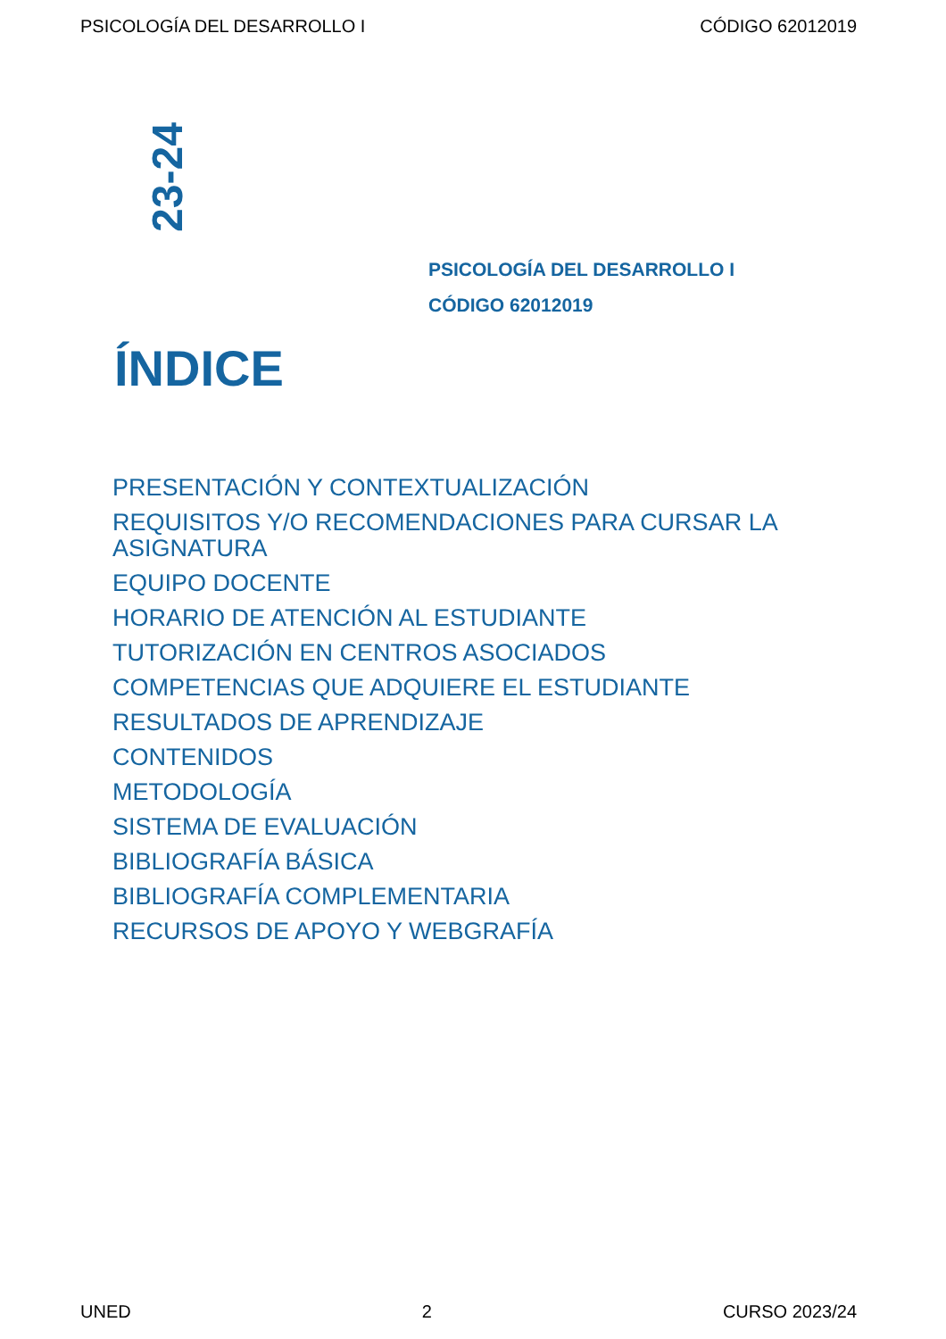PSICOLOGÍA DEL DESARROLLO I CÓDIGO 62012019
23-24
PSICOLOGÍA DEL DESARROLLO I
CÓDIGO 62012019
ÍNDICE
PRESENTACIÓN Y CONTEXTUALIZACIÓN
REQUISITOS Y/O RECOMENDACIONES PARA CURSAR LA ASIGNATURA
EQUIPO DOCENTE
HORARIO DE ATENCIÓN AL ESTUDIANTE
TUTORIZACIÓN EN CENTROS ASOCIADOS
COMPETENCIAS QUE ADQUIERE EL ESTUDIANTE
RESULTADOS DE APRENDIZAJE
CONTENIDOS
METODOLOGÍA
SISTEMA DE EVALUACIÓN
BIBLIOGRAFÍA BÁSICA
BIBLIOGRAFÍA COMPLEMENTARIA
RECURSOS DE APOYO Y WEBGRAFÍA
UNED 2 CURSO 2023/24